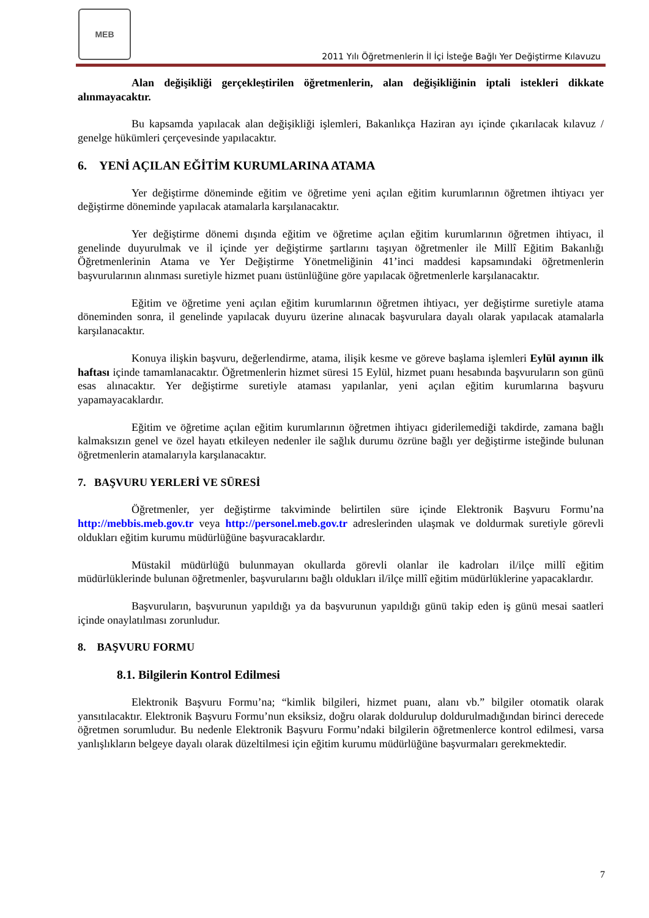MEB
2011 Yılı Öğretmenlerin İl İçi İsteğe Bağlı Yer Değiştirme Kılavuzu
Alan değişikliği gerçekleştirilen öğretmenlerin, alan değişikliğinin iptali istekleri dikkate alınmayacaktır.
Bu kapsamda yapılacak alan değişikliği işlemleri, Bakanlıkça Haziran ayı içinde çıkarılacak kılavuz / genelge hükümleri çerçevesinde yapılacaktır.
6. YENİ AÇILAN EĞİTİM KURUMLARINA ATAMA
Yer değiştirme döneminde eğitim ve öğretime yeni açılan eğitim kurumlarının öğretmen ihtiyacı yer değiştirme döneminde yapılacak atamalarla karşılanacaktır.
Yer değiştirme dönemi dışında eğitim ve öğretime açılan eğitim kurumlarının öğretmen ihtiyacı, il genelinde duyurulmak ve il içinde yer değiştirme şartlarını taşıyan öğretmenler ile Millî Eğitim Bakanlığı Öğretmenlerinin Atama ve Yer Değiştirme Yönetmeliğinin 41’inci maddesi kapsamındaki öğretmenlerin başvurularının alınması suretiyle hizmet puanı üstünlüğüne göre yapılacak öğretmenlerle karşılanacaktır.
Eğitim ve öğretime yeni açılan eğitim kurumlarının öğretmen ihtiyacı, yer değiştirme suretiyle atama döneminden sonra, il genelinde yapılacak duyuru üzerine alınacak başvurulara dayalı olarak yapılacak atamalarla karşılanacaktır.
Konuya ilişkin başvuru, değerlendirme, atama, ilişik kesme ve göreve başlama işlemleri Eylül ayının ilk haftası içinde tamamlanacaktır. Öğretmenlerin hizmet süresi 15 Eylül, hizmet puanı hesabında başvuruların son günü esas alınacaktır. Yer değiştirme suretiyle ataması yapılanlar, yeni açılan eğitim kurumlarına başvuru yapamayacaklardır.
Eğitim ve öğretime açılan eğitim kurumlarının öğretmen ihtiyacı giderilemediği takdirde, zamana bağlı kalmaksızın genel ve özel hayatı etkileyen nedenler ile sağlık durumu özrüne bağlı yer değiştirme isteğinde bulunan öğretmenlerin atamalarıyla karşılanacaktır.
7. BAŞVURU YERLERİ VE SÜRESİ
Öğretmenler, yer değiştirme takviminde belirtilen süre içinde Elektronik Başvuru Formu’na http://mebbis.meb.gov.tr veya http://personel.meb.gov.tr adreslerinden ulaşmak ve doldurmak suretiyle görevli oldukları eğitim kurumu müdürlüğüne başvuracaklardır.
Müstakil müdürlüğü bulunmayan okullarda görevli olanlar ile kadroları il/ilçe millî eğitim müdürlüklerinde bulunan öğretmenler, başvurularını bağlı oldukları il/ilçe millî eğitim müdürlüklerine yapacaklardır.
Başvuruların, başvurunun yapıldığı ya da başvurunun yapıldığı günü takip eden iş günü mesai saatleri içinde onaylatılması zorunludur.
8. BAŞVURU FORMU
8.1. Bilgilerin Kontrol Edilmesi
Elektronik Başvuru Formu’na; “kimlik bilgileri, hizmet puanı, alanı vb.” bilgiler otomatik olarak yansıtılacaktır. Elektronik Başvuru Formu’nun eksiksiz, doğru olarak doldurulup doldurulmadığından birinci derecede öğretmen sorumludur. Bu nedenle Elektronik Başvuru Formu’ndaki bilgilerin öğretmenlerce kontrol edilmesi, varsa yanlışlıkların belgeye dayalı olarak düzeltilmesi için eğitim kurumu müdürlüğüne başvurmaları gerekmektedir.
7